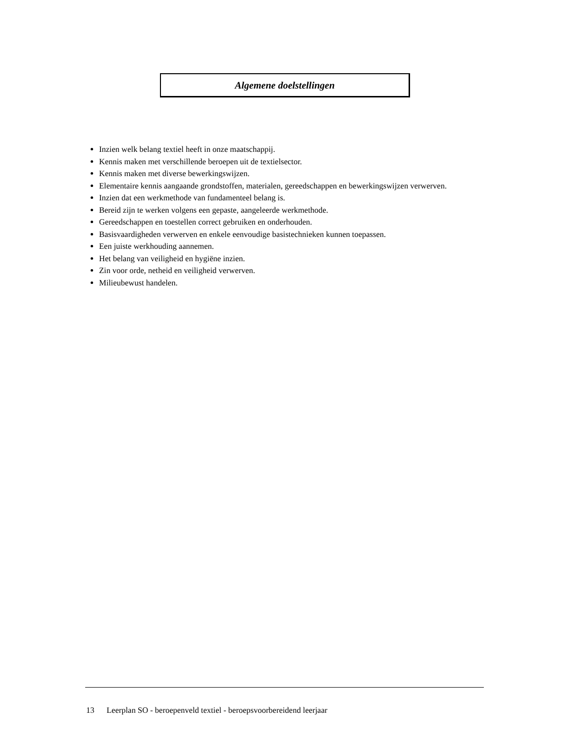Algemene doelstellingen
Inzien welk belang textiel heeft in onze maatschappij.
Kennis maken met verschillende beroepen uit de textielsector.
Kennis maken met diverse bewerkingswijzen.
Elementaire kennis aangaande grondstoffen, materialen, gereedschappen en bewerkingswijzen verwerven.
Inzien dat een werkmethode van fundamenteel belang is.
Bereid zijn te werken volgens een gepaste, aangeleerde werkmethode.
Gereedschappen en toestellen correct gebruiken en onderhouden.
Basisvaardigheden verwerven en enkele eenvoudige basistechnieken kunnen toepassen.
Een juiste werkhouding aannemen.
Het belang van veiligheid en hygiëne inzien.
Zin voor orde, netheid en veiligheid verwerven.
Milieubewust handelen.
13 Leerplan SO - beroepenveld textiel - beroepsvoorbereidend leerjaar